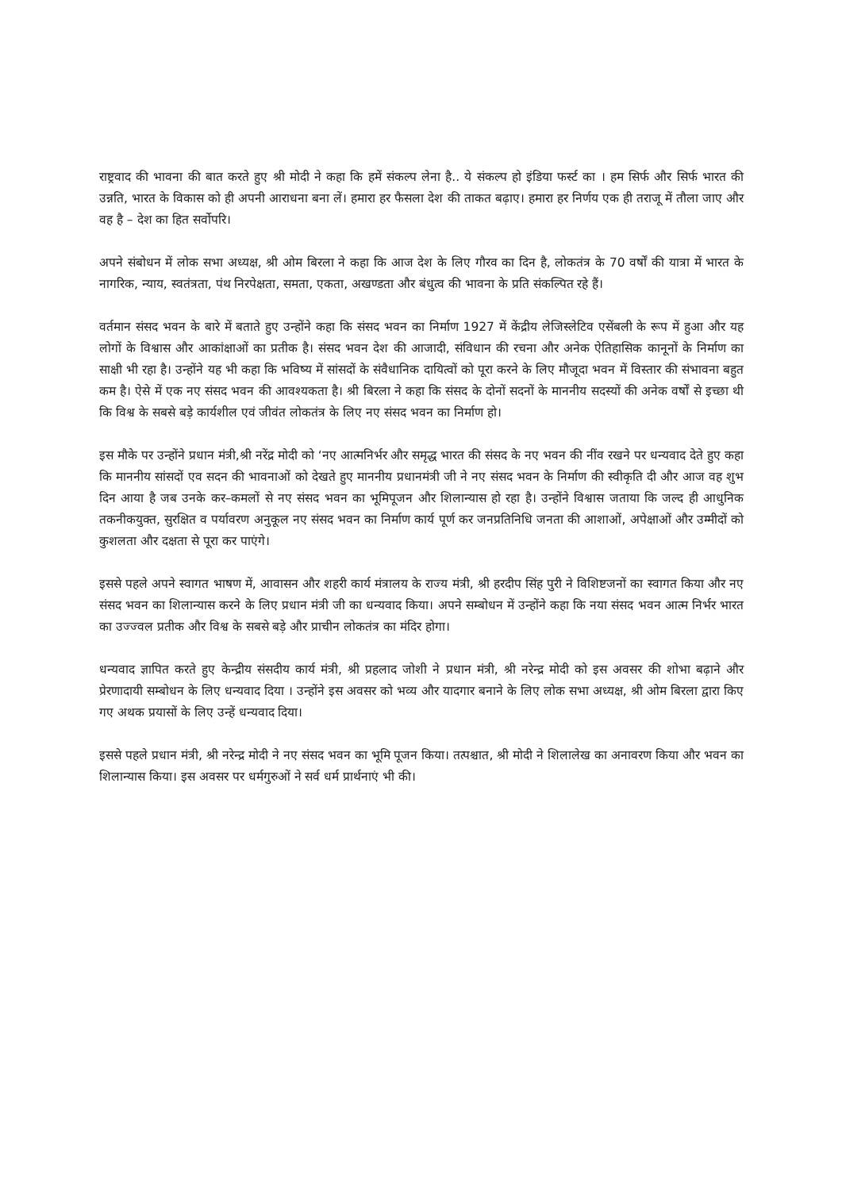राष्ट्रवाद की भावना की बात करते हुए श्री मोदी ने कहा कि हमें संकल्प लेना है.. ये संकल्प हो इंडिया फर्स्ट का । हम सिर्फ और सिर्फ भारत की उन्नति, भारत के विकास को ही अपनी आराधना बना लें। हमारा हर फैसला देश की ताकत बढ़ाए। हमारा हर निर्णय एक ही तराजू में तौला जाए और वह है – देश का हित सर्वोपरि।
अपने संबोधन में लोक सभा अध्यक्ष, श्री ओम बिरला ने कहा कि आज देश के लिए गौरव का दिन है, लोकतंत्र के 70 वर्षों की यात्रा में भारत के नागरिक, न्याय, स्वतंत्रता, पंथ निरपेक्षता, समता, एकता, अखण्डता और बंधुत्व की भावना के प्रति संकल्पित रहे हैं।
वर्तमान संसद भवन के बारे में बताते हुए उन्होंने कहा कि संसद भवन का निर्माण 1927 में केंद्रीय लेजिस्लेटिव एसेंबली के रूप में हुआ और यह लोगों के विश्वास और आकांक्षाओं का प्रतीक है। संसद भवन देश की आजादी, संविधान की रचना और अनेक ऐतिहासिक कानूनों के निर्माण का साक्षी भी रहा है। उन्होंने यह भी कहा कि भविष्य में सांसदों के संवैधानिक दायित्वों को पूरा करने के लिए मौजूदा भवन में विस्तार की संभावना बहुत कम है। ऐसे में एक नए संसद भवन की आवश्यकता है। श्री बिरला ने कहा कि संसद के दोनों सदनों के माननीय सदस्यों की अनेक वर्षों से इच्छा थी कि विश्व के सबसे बड़े कार्यशील एवं जीवंत लोकतंत्र के लिए नए संसद भवन का निर्माण हो।
इस मौके पर उन्होंने प्रधान मंत्री,श्री नरेंद्र मोदी को ‘नए आत्मनिर्भर और समृद्ध भारत की संसद के नए भवन की नींव रखने पर धन्यवाद देते हुए कहा कि माननीय सांसदों एव सदन की भावनाओं को देखते हुए माननीय प्रधानमंत्री जी ने नए संसद भवन के निर्माण की स्वीकृति दी और आज वह शुभ दिन आया है जब उनके कर–कमलों से नए संसद भवन का भूमिपूजन और शिलान्यास हो रहा है। उन्होंने विश्वास जताया कि जल्द ही आधुनिक तकनीकयुक्त, सुरक्षित व पर्यावरण अनुकूल नए संसद भवन का निर्माण कार्य पूर्ण कर जनप्रतिनिधि जनता की आशाओं, अपेक्षाओं और उम्मीदों को कुशलता और दक्षता से पूरा कर पाएंगे।
इससे पहले अपने स्वागत भाषण में, आवासन और शहरी कार्य मंत्रालय के राज्य मंत्री, श्री हरदीप सिंह पुरी ने विशिष्टजनों का स्वागत किया और नए संसद भवन का शिलान्यास करने के लिए प्रधान मंत्री जी का धन्यवाद किया। अपने सम्बोधन में उन्होंने कहा कि नया संसद भवन आत्म निर्भर भारत का उज्ज्वल प्रतीक और विश्व के सबसे बड़े और प्राचीन लोकतंत्र का मंदिर होगा।
धन्यवाद ज्ञापित करते हुए केन्द्रीय संसदीय कार्य मंत्री, श्री प्रहलाद जोशी ने प्रधान मंत्री, श्री नरेन्द्र मोदी को इस अवसर की शोभा बढ़ाने और प्रेरणादायी सम्बोधन के लिए धन्यवाद दिया । उन्होंने इस अवसर को भव्य और यादगार बनाने के लिए लोक सभा अध्यक्ष, श्री ओम बिरला द्वारा किए गए अथक प्रयासों के लिए उन्हें धन्यवाद दिया।
इससे पहले प्रधान मंत्री, श्री नरेन्द्र मोदी ने नए संसद भवन का भूमि पूजन किया। तत्पश्चात, श्री मोदी ने शिलालेख का अनावरण किया और भवन का शिलान्यास किया। इस अवसर पर धर्मगुरुओं ने सर्व धर्म प्रार्थनाएं भी की।